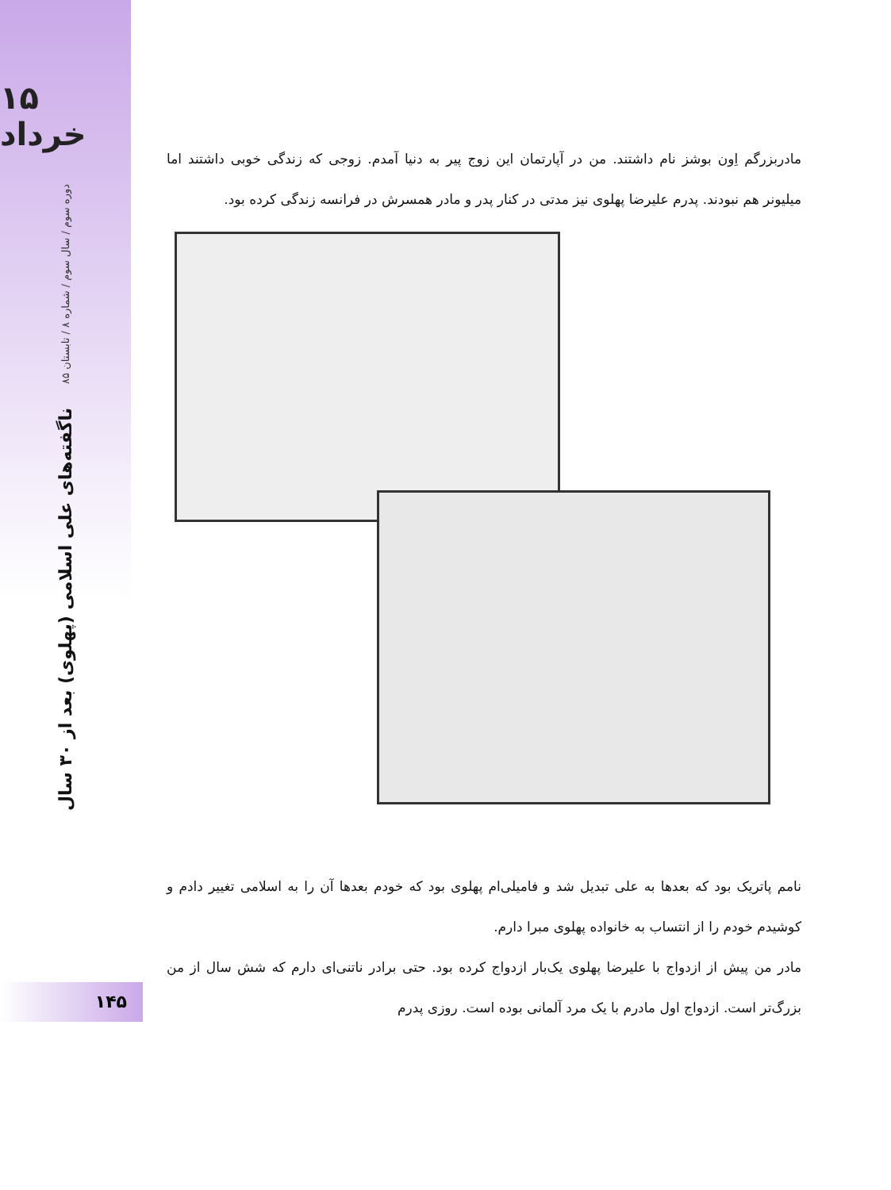۱۵ خرداد
دوره سوم / سال سوم / شماره ۸ / تابستان ۸۵
ناگفته‌های علی اسلامی (پهلوی) بعد از ۳۰ سال
مادربزرگم اِون بوشز نام داشتند. من در آپارتمان این زوج پیر به دنیا آمدم. زوجی که زندگی خوبی داشتند اما میلیونر هم نبودند. پدرم علیرضا پهلوی نیز مدتی در کنار پدر و مادر همسرش در فرانسه زندگی کرده بود.
نامم پاتریک بود که بعدها به علی تبدیل شد و فامیلی‌ام پهلوی بود که خودم بعدها آن را به اسلامی تغییر دادم و کوشیدم خودم را از انتساب به خانواده پهلوی مبرا دارم.
مادر من پیش از ازدواج با علیرضا پهلوی یک‌بار ازدواج کرده بود. حتی برادر ناتنی‌ای دارم که شش سال از من بزرگ‌تر است. ازدواج اول مادرم با یک مرد آلمانی بوده است. روزی پدرم
۱۴۵